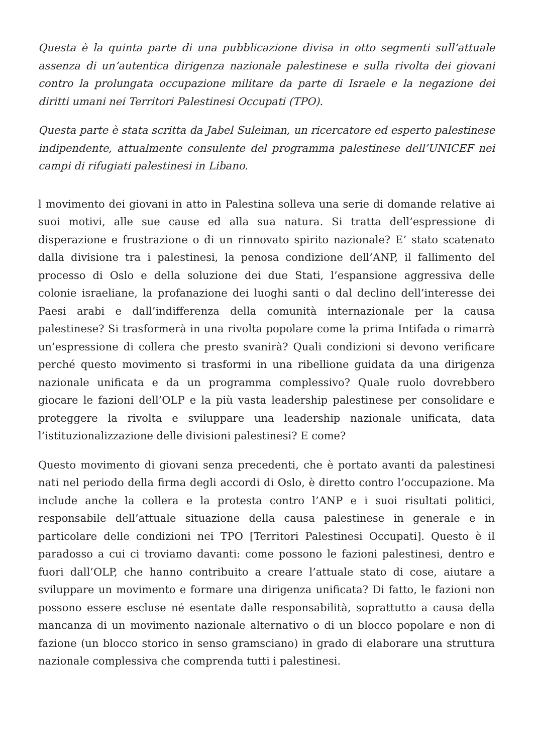Questa è la quinta parte di una pubblicazione divisa in otto segmenti sull’attuale assenza di un’autentica dirigenza nazionale palestinese e sulla rivolta dei giovani contro la prolungata occupazione militare da parte di Israele e la negazione dei diritti umani nei Territori Palestinesi Occupati (TPO).
Questa parte è stata scritta da Jabel Suleiman, un ricercatore ed esperto palestinese indipendente, attualmente consulente del programma palestinese dell’UNICEF nei campi di rifugiati palestinesi in Libano.
l movimento dei giovani in atto in Palestina solleva una serie di domande relative ai suoi motivi, alle sue cause ed alla sua natura. Si tratta dell’espressione di disperazione e frustrazione o di un rinnovato spirito nazionale? E’ stato scatenato dalla divisione tra i palestinesi, la penosa condizione dell’ANP, il fallimento del processo di Oslo e della soluzione dei due Stati, l’espansione aggressiva delle colonie israeliane, la profanazione dei luoghi santi o dal declino dell’interesse dei Paesi arabi e dall’indifferenza della comunità internazionale per la causa palestinese? Si trasformerà in una rivolta popolare come la prima Intifada o rimarrà un’espressione di collera che presto svanirà? Quali condizioni si devono verificare perché questo movimento si trasformi in una ribellione guidata da una dirigenza nazionale unificata e da un programma complessivo? Quale ruolo dovrebbero giocare le fazioni dell’OLP e la più vasta leadership palestinese per consolidare e proteggere la rivolta e sviluppare una leadership nazionale unificata, data l’istituzionalizzazione delle divisioni palestinesi? E come?
Questo movimento di giovani senza precedenti, che è portato avanti da palestinesi nati nel periodo della firma degli accordi di Oslo, è diretto contro l’occupazione. Ma include anche la collera e la protesta contro l’ANP e i suoi risultati politici, responsabile dell’attuale situazione della causa palestinese in generale e in particolare delle condizioni nei TPO [Territori Palestinesi Occupati]. Questo è il paradosso a cui ci troviamo davanti: come possono le fazioni palestinesi, dentro e fuori dall’OLP, che hanno contribuito a creare l’attuale stato di cose, aiutare a sviluppare un movimento e formare una dirigenza unificata? Di fatto, le fazioni non possono essere escluse né esentate dalle responsabilità, soprattutto a causa della mancanza di un movimento nazionale alternativo o di un blocco popolare e non di fazione (un blocco storico in senso gramsciano) in grado di elaborare una struttura nazionale complessiva che comprenda tutti i palestinesi.